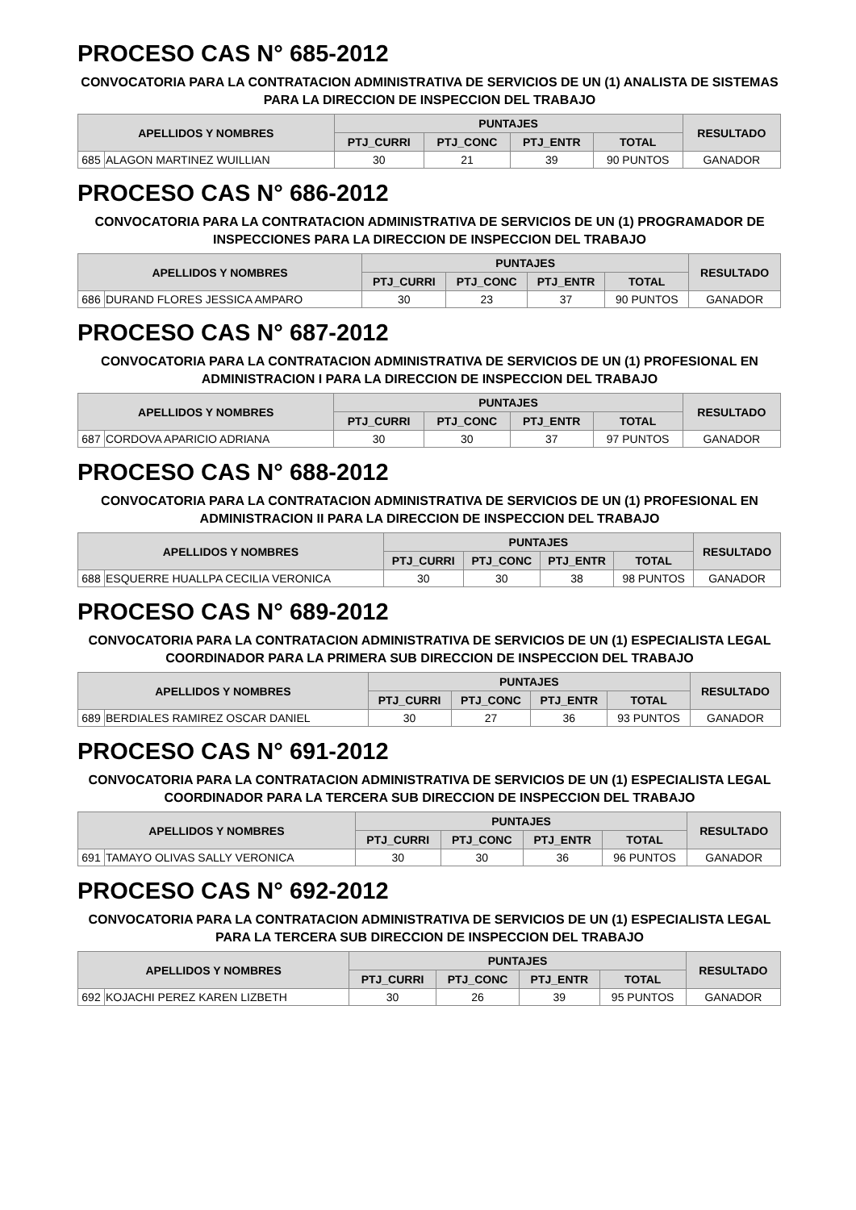PROCESO CAS N° 685-2012
CONVOCATORIA PARA LA CONTRATACION ADMINISTRATIVA DE SERVICIOS DE UN (1) ANALISTA DE SISTEMAS PARA LA DIRECCION DE INSPECCION DEL TRABAJO
| APELLIDOS Y NOMBRES | | PUNTAJES | | | | RESULTADO |
| --- | --- | --- | --- | --- | --- | --- |
| | | PTJ_CURRI | PTJ_CONC | PTJ_ENTR | TOTAL | |
| 685 | ALAGON MARTINEZ WUILLIAN | 30 | 21 | 39 | 90 PUNTOS | GANADOR |
PROCESO CAS N° 686-2012
CONVOCATORIA PARA LA CONTRATACION ADMINISTRATIVA DE SERVICIOS DE UN (1) PROGRAMADOR DE INSPECCIONES PARA LA DIRECCION DE INSPECCION DEL TRABAJO
| APELLIDOS Y NOMBRES | | PUNTAJES | | | | RESULTADO |
| --- | --- | --- | --- | --- | --- | --- |
| | | PTJ_CURRI | PTJ_CONC | PTJ_ENTR | TOTAL | |
| 686 | DURAND FLORES JESSICA AMPARO | 30 | 23 | 37 | 90 PUNTOS | GANADOR |
PROCESO CAS N° 687-2012
CONVOCATORIA PARA LA CONTRATACION ADMINISTRATIVA DE SERVICIOS DE UN (1) PROFESIONAL EN ADMINISTRACION I PARA LA DIRECCION DE INSPECCION DEL TRABAJO
| APELLIDOS Y NOMBRES | | PUNTAJES | | | | RESULTADO |
| --- | --- | --- | --- | --- | --- | --- |
| | | PTJ_CURRI | PTJ_CONC | PTJ_ENTR | TOTAL | |
| 687 | CORDOVA APARICIO ADRIANA | 30 | 30 | 37 | 97 PUNTOS | GANADOR |
PROCESO CAS N° 688-2012
CONVOCATORIA PARA LA CONTRATACION ADMINISTRATIVA DE SERVICIOS DE UN (1) PROFESIONAL EN ADMINISTRACION II PARA LA DIRECCION DE INSPECCION DEL TRABAJO
| APELLIDOS Y NOMBRES | | PUNTAJES | | | | RESULTADO |
| --- | --- | --- | --- | --- | --- | --- |
| | | PTJ_CURRI | PTJ_CONC | PTJ_ENTR | TOTAL | |
| 688 | ESQUERRE HUALLPA CECILIA VERONICA | 30 | 30 | 38 | 98 PUNTOS | GANADOR |
PROCESO CAS N° 689-2012
CONVOCATORIA PARA LA CONTRATACION ADMINISTRATIVA DE SERVICIOS DE UN (1) ESPECIALISTA LEGAL COORDINADOR PARA LA PRIMERA SUB DIRECCION DE INSPECCION DEL TRABAJO
| APELLIDOS Y NOMBRES | | PUNTAJES | | | | RESULTADO |
| --- | --- | --- | --- | --- | --- | --- |
| | | PTJ_CURRI | PTJ_CONC | PTJ_ENTR | TOTAL | |
| 689 | BERDIALES RAMIREZ OSCAR DANIEL | 30 | 27 | 36 | 93 PUNTOS | GANADOR |
PROCESO CAS N° 691-2012
CONVOCATORIA PARA LA CONTRATACION ADMINISTRATIVA DE SERVICIOS DE UN (1) ESPECIALISTA LEGAL COORDINADOR PARA LA TERCERA SUB DIRECCION DE INSPECCION DEL TRABAJO
| APELLIDOS Y NOMBRES | | PUNTAJES | | | | RESULTADO |
| --- | --- | --- | --- | --- | --- | --- |
| | | PTJ_CURRI | PTJ_CONC | PTJ_ENTR | TOTAL | |
| 691 | TAMAYO OLIVAS SALLY VERONICA | 30 | 30 | 36 | 96 PUNTOS | GANADOR |
PROCESO CAS N° 692-2012
CONVOCATORIA PARA LA CONTRATACION ADMINISTRATIVA DE SERVICIOS DE UN (1) ESPECIALISTA LEGAL PARA LA TERCERA SUB DIRECCION DE INSPECCION DEL TRABAJO
| APELLIDOS Y NOMBRES | | PUNTAJES | | | | RESULTADO |
| --- | --- | --- | --- | --- | --- | --- |
| | | PTJ_CURRI | PTJ_CONC | PTJ_ENTR | TOTAL | |
| 692 | KOJACHI PEREZ KAREN LIZBETH | 30 | 26 | 39 | 95 PUNTOS | GANADOR |